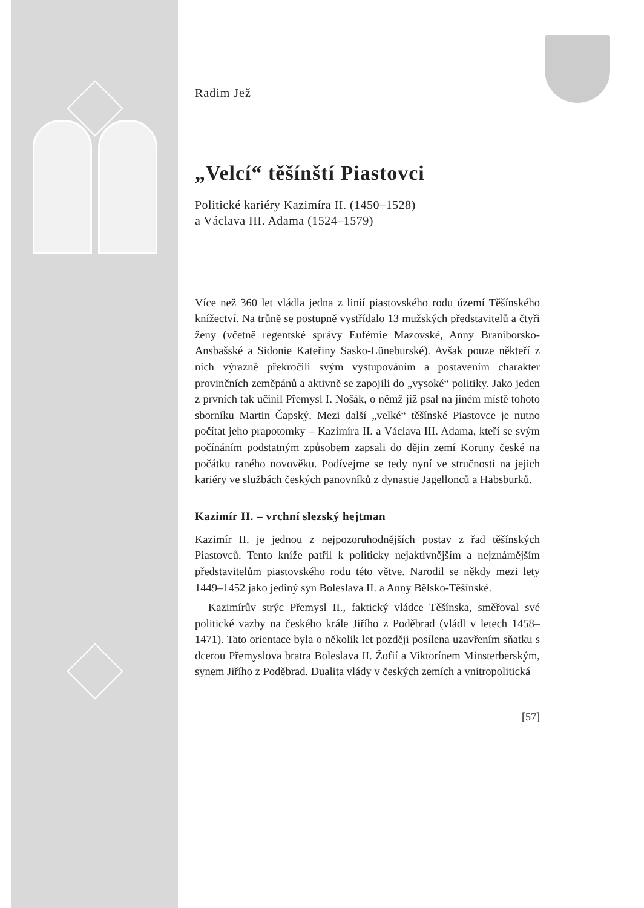Radim Jež
„Velcí“ těšínští Piastovci
Politické kariéry Kazimíra II. (1450–1528)
a Václava III. Adama (1524–1579)
Více než 360 let vládla jedna z linií piastovského rodu území Těšínského knížectví. Na trůně se postupně vystřídalo 13 mužských představitelů a čtyři ženy (včetně regentské správy Eufémie Mazovské, Anny Braniborsko-Ansbašské a Sidonie Kateřiny Sasko-Lüneburské). Avšak pouze někteří z nich výrazně překročili svým vystupováním a postavením charakter provinčních zeměpánů a aktivně se zapojili do „vysoké“ politiky. Jako jeden z prvních tak učinil Přemysl I. Nošák, o němž již psal na jiném místě tohoto sborníku Martin Čapský. Mezi další „velké“ těšínské Piastovce je nutno počítat jeho prapotomky – Kazimíra II. a Václava III. Adama, kteří se svým počínáním podstatným způsobem zapsali do dějin zemí Koruny české na počátku raného novověku. Podívejme se tedy nyní ve stručnosti na jejich kariéry ve službách českých panovníků z dynastie Jagellonců a Habsburků.
Kazimír II. – vrchní slezský hejtman
Kazimír II. je jednou z nejpozoruhodnějších postav z řad těšínských Piastovců. Tento kníže patřil k politicky nejaktivnějším a nejznámějším představitelům piastovského rodu této větve. Narodil se někdy mezi lety 1449–1452 jako jediný syn Boleslava II. a Anny Bělsko-Těšínské.
Kazimírův strýc Přemysl II., faktický vládce Těšínska, směřoval své politické vazby na českého krále Jiřího z Poděbrad (vládl v letech 1458–1471). Tato orientace byla o několik let později posílena uzavřením sňatku s dcerou Přemyslova bratra Boleslava II. Žofií a Viktorínem Minsterberským, synem Jiřího z Poděbrad. Dualita vlády v českých zemích a vnitropolitická
[57]